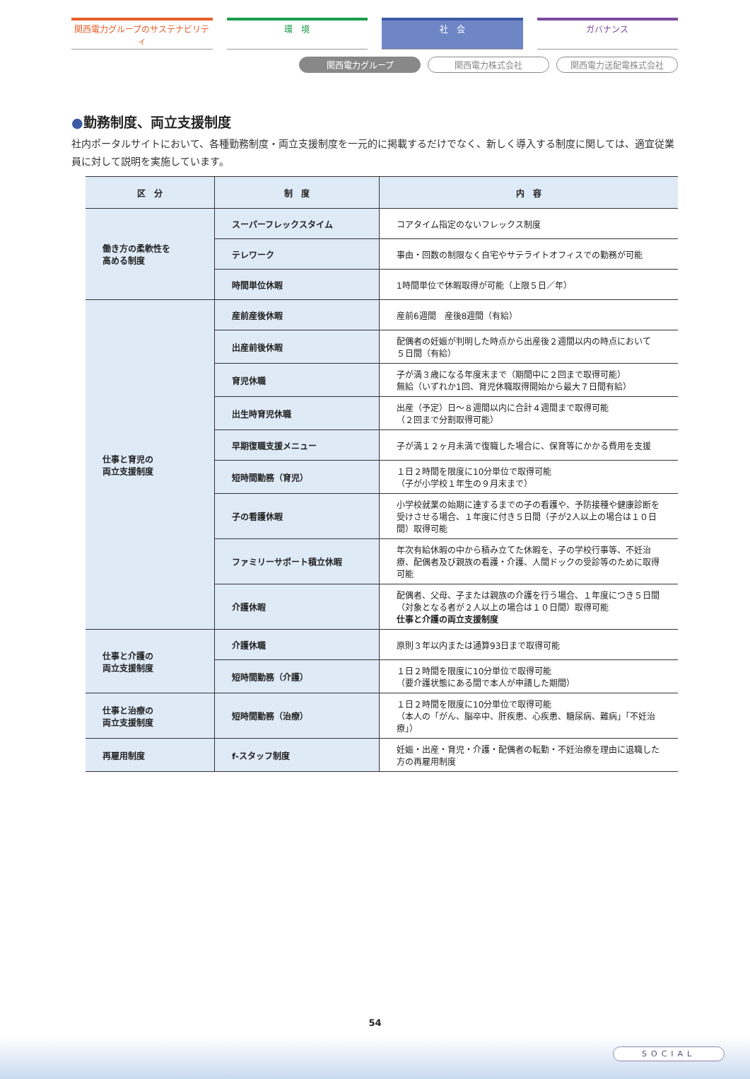関西電力グループのサステナビリティ 環　境 社　会 ガバナンス
関西電力グループ 関西電力株式会社 関西電力送配電株式会社
●勤務制度、両立支援制度
社内ポータルサイトにおいて、各種勤務制度・両立支援制度を一元的に掲載するだけでなく、新しく導入する制度に関しては、適宜従業員に対して説明を実施しています。
| 区 分 | 制 度 | 内 容 |
| --- | --- | --- |
| 働き方の柔軟性を 高める制度 | スーパーフレックスタイム | コアタイム指定のないフレックス制度 |
| | テレワーク | 事由・回数の制限なく自宅やサテライトオフィスでの勤務が可能 |
| | 時間単位休暇 | 1時間単位で休暇取得が可能（上限５日／年） |
| 仕事と育児の 両立支援制度 | 産前産後休暇 | 産前6週間 産後8週間（有給） |
| | 出産前後休暇 | 配偶者の妊娠が判明した時点から出産後２週間以内の時点において ５日間（有給） |
| | 育児休職 | 子が満３歳になる年度末まで（期間中に２回まで取得可能） 無給（いずれか1回、育児休職取得開始から最大７日間有給） |
| | 出生時育児休職 | 出産（予定）日～８週間以内に合計４週間まで取得可能 （２回まで分割取得可能） |
| | 早期復職支援メニュー | 子が満１２ヶ月未満で復職した場合に、保育等にかかる費用を支援 |
| | 短時間勤務（育児） | １日２時間を限度に10分単位で取得可能 （子が小学校１年生の９月末まで） |
| | 子の看護休暇 | 小学校就業の始期に達するまでの子の看護や、予防接種や健康診断を受けさせる場合、１年度に付き５日間（子が2人以上の場合は１０日間）取得可能 |
| | ファミリーサポート積立休暇 | 年次有給休暇の中から積み立てた休暇を、子の学校行事等、不妊治療、配偶者及び親族の看護・介護、人間ドックの受診等のために取得可能 |
| | 介護休暇 | 配偶者、父母、子または親族の介護を行う場合、１年度につき５日間（対象となる者が２人以上の場合は１０日間）取得可能 仕事と介護の両立支援制度 |
| 仕事と介護の 両立支援制度 | 介護休職 | 原則３年以内または通算93日まで取得可能 |
| | 短時間勤務（介護） | １日２時間を限度に10分単位で取得可能 （要介護状態にある間で本人が申請した期間） |
| 仕事と治療の 両立支援制度 | 短時間勤務（治療） | １日２時間を限度に10分単位で取得可能 （本人の「がん、脳卒中、肝疾患、心疾患、糖尿病、難病」「不妊治療」） |
| 再雇用制度 | f-スタッフ制度 | 妊娠・出産・育児・介護・配偶者の転勤・不妊治療を理由に退職した方の再雇用制度 |
54
SOCIAL